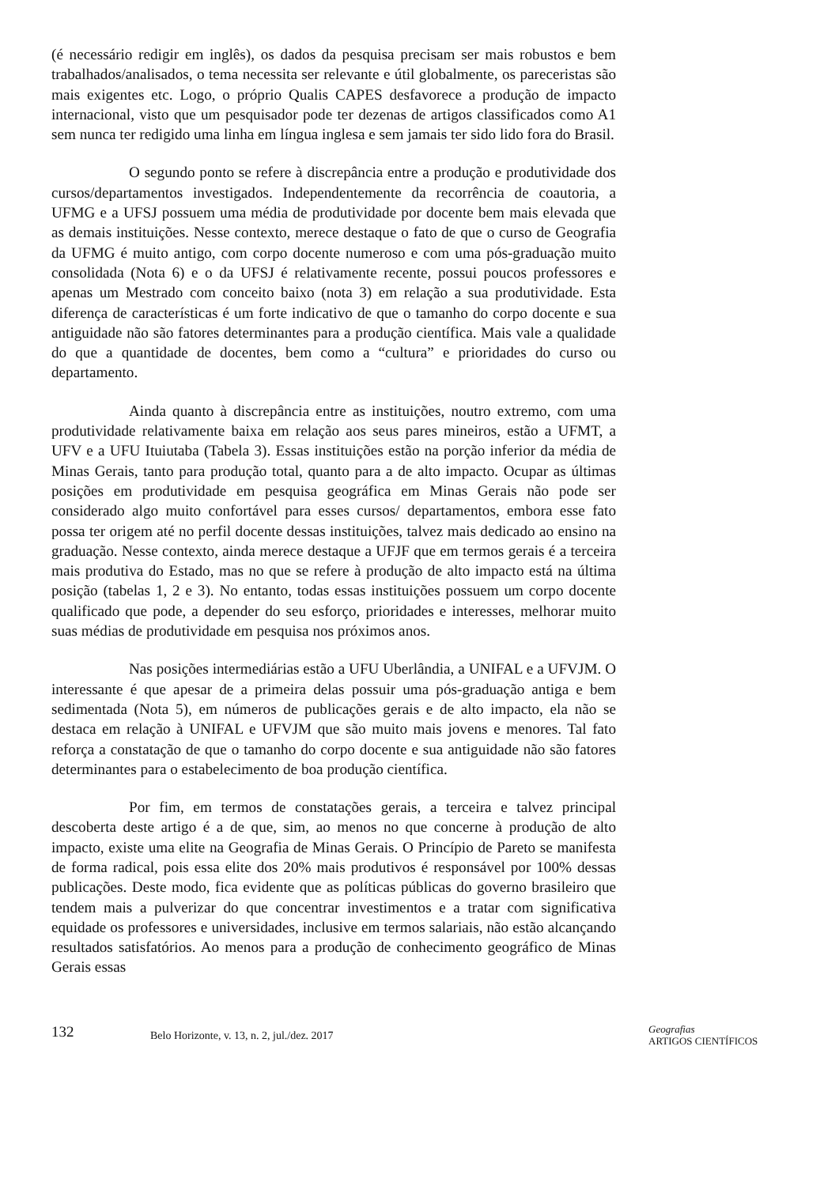(é necessário redigir em inglês), os dados da pesquisa precisam ser mais robustos e bem trabalhados/analisados, o tema necessita ser relevante e útil globalmente, os pareceristas são mais exigentes etc. Logo, o próprio Qualis CAPES desfavorece a produção de impacto internacional, visto que um pesquisador pode ter dezenas de artigos classificados como A1 sem nunca ter redigido uma linha em língua inglesa e sem jamais ter sido lido fora do Brasil.
O segundo ponto se refere à discrepância entre a produção e produtividade dos cursos/departamentos investigados. Independentemente da recorrência de coautoria, a UFMG e a UFSJ possuem uma média de produtividade por docente bem mais elevada que as demais instituições. Nesse contexto, merece destaque o fato de que o curso de Geografia da UFMG é muito antigo, com corpo docente numeroso e com uma pós-graduação muito consolidada (Nota 6) e o da UFSJ é relativamente recente, possui poucos professores e apenas um Mestrado com conceito baixo (nota 3) em relação a sua produtividade. Esta diferença de características é um forte indicativo de que o tamanho do corpo docente e sua antiguidade não são fatores determinantes para a produção científica. Mais vale a qualidade do que a quantidade de docentes, bem como a “cultura” e prioridades do curso ou departamento.
Ainda quanto à discrepância entre as instituições, noutro extremo, com uma produtividade relativamente baixa em relação aos seus pares mineiros, estão a UFMT, a UFV e a UFU Ituiutaba (Tabela 3). Essas instituições estão na porção inferior da média de Minas Gerais, tanto para produção total, quanto para a de alto impacto. Ocupar as últimas posições em produtividade em pesquisa geográfica em Minas Gerais não pode ser considerado algo muito confortável para esses cursos/ departamentos, embora esse fato possa ter origem até no perfil docente dessas instituições, talvez mais dedicado ao ensino na graduação. Nesse contexto, ainda merece destaque a UFJF que em termos gerais é a terceira mais produtiva do Estado, mas no que se refere à produção de alto impacto está na última posição (tabelas 1, 2 e 3). No entanto, todas essas instituições possuem um corpo docente qualificado que pode, a depender do seu esforço, prioridades e interesses, melhorar muito suas médias de produtividade em pesquisa nos próximos anos.
Nas posições intermediárias estão a UFU Uberlândia, a UNIFAL e a UFVJM. O interessante é que apesar de a primeira delas possuir uma pós-graduação antiga e bem sedimentada (Nota 5), em números de publicações gerais e de alto impacto, ela não se destaca em relação à UNIFAL e UFVJM que são muito mais jovens e menores. Tal fato reforça a constatação de que o tamanho do corpo docente e sua antiguidade não são fatores determinantes para o estabelecimento de boa produção científica.
Por fim, em termos de constatações gerais, a terceira e talvez principal descoberta deste artigo é a de que, sim, ao menos no que concerne à produção de alto impacto, existe uma elite na Geografia de Minas Gerais. O Princípio de Pareto se manifesta de forma radical, pois essa elite dos 20% mais produtivos é responsável por 100% dessas publicações. Deste modo, fica evidente que as políticas públicas do governo brasileiro que tendem mais a pulverizar do que concentrar investimentos e a tratar com significativa equidade os professores e universidades, inclusive em termos salariais, não estão alcançando resultados satisfatórios. Ao menos para a produção de conhecimento geográfico de Minas Gerais essas
132
Belo Horizonte, v. 13, n. 2, jul./dez. 2017
Geografias
ARTIGOS CIENTÍFICOS